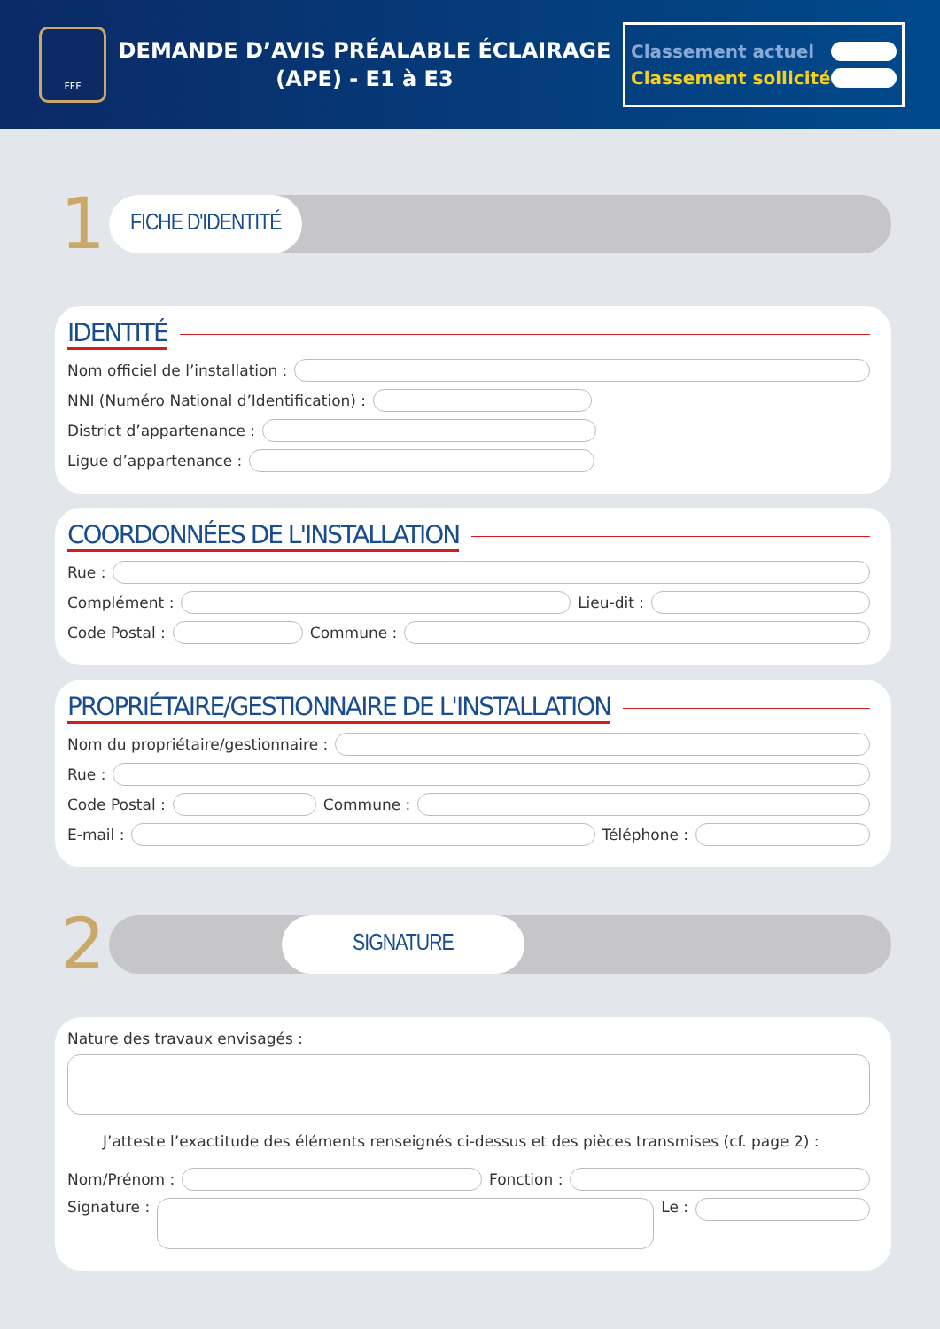FFF
DEMANDE D’AVIS PRÉALABLE ÉCLAIRAGE
(APE) - E1 à E3
Classement actuel
Classement sollicité
1
FICHE D'IDENTITÉ
IDENTITÉ
Nom officiel de l’installation :
NNI (Numéro National d’Identification) :
District d’appartenance :
Ligue d’appartenance :
COORDONNÉES DE L'INSTALLATION
Rue :
Complément :
Lieu-dit :
Code Postal :
Commune :
PROPRIÉTAIRE/GESTIONNAIRE DE L'INSTALLATION
Nom du propriétaire/gestionnaire :
Rue :
Code Postal :
Commune :
E-mail :
Téléphone :
2
SIGNATURE
Nature des travaux envisagés :
J’atteste l’exactitude des éléments renseignés ci-dessus et des pièces transmises (cf. page 2) :
Nom/Prénom :
Fonction :
Signature :
Le :